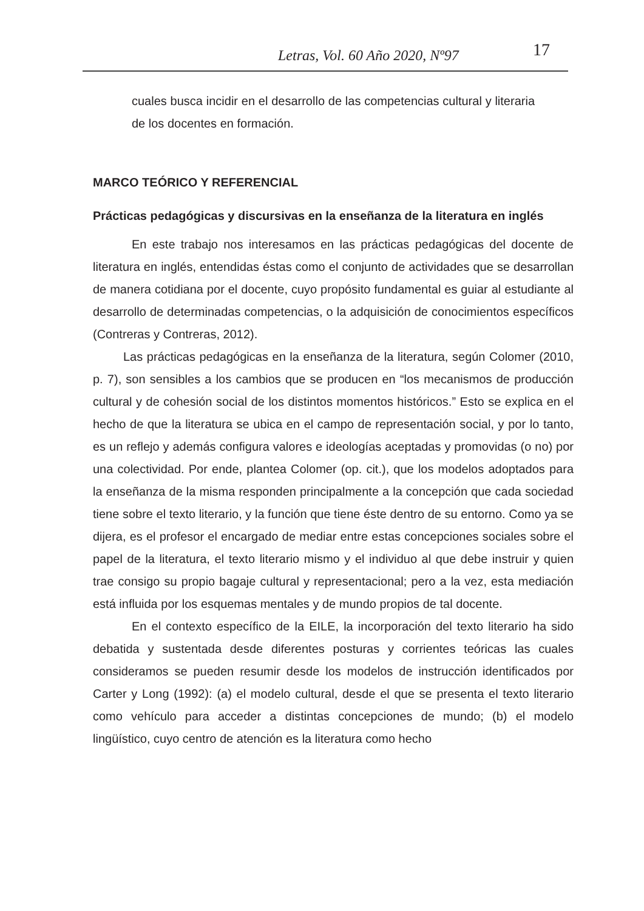Letras, Vol. 60 Año 2020, Nº97 17
cuales busca incidir en el desarrollo de las competencias cultural y literaria de los docentes en formación.
MARCO TEÓRICO Y REFERENCIAL
Prácticas pedagógicas y discursivas en la enseñanza de la literatura en inglés
En este trabajo nos interesamos en las prácticas pedagógicas del docente de literatura en inglés, entendidas éstas como el conjunto de actividades que se desarrollan de manera cotidiana por el docente, cuyo propósito fundamental es guiar al estudiante al desarrollo de determinadas competencias, o la adquisición de conocimientos específicos (Contreras y Contreras, 2012).
Las prácticas pedagógicas en la enseñanza de la literatura, según Colomer (2010, p. 7), son sensibles a los cambios que se producen en “los mecanismos de producción cultural y de cohesión social de los distintos momentos históricos.” Esto se explica en el hecho de que la literatura se ubica en el campo de representación social, y por lo tanto, es un reflejo y además configura valores e ideologías aceptadas y promovidas (o no) por una colectividad. Por ende, plantea Colomer (op. cit.), que los modelos adoptados para la enseñanza de la misma responden principalmente a la concepción que cada sociedad tiene sobre el texto literario, y la función que tiene éste dentro de su entorno. Como ya se dijera, es el profesor el encargado de mediar entre estas concepciones sociales sobre el papel de la literatura, el texto literario mismo y el individuo al que debe instruir y quien trae consigo su propio bagaje cultural y representacional; pero a la vez, esta mediación está influida por los esquemas mentales y de mundo propios de tal docente.
En el contexto específico de la EILE, la incorporación del texto literario ha sido debatida y sustentada desde diferentes posturas y corrientes teóricas las cuales consideramos se pueden resumir desde los modelos de instrucción identificados por Carter y Long (1992): (a) el modelo cultural, desde el que se presenta el texto literario como vehículo para acceder a distintas concepciones de mundo; (b) el modelo lingüístico, cuyo centro de atención es la literatura como hecho